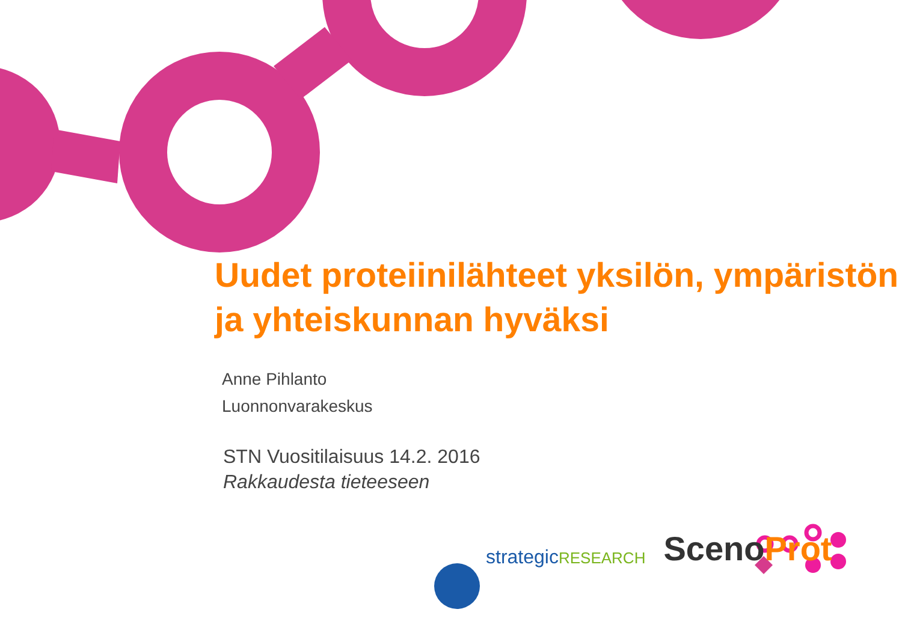Uudet proteiinilähteet yksilön, ympäristön ja yhteiskunnan hyväksi
Anne Pihlanto
Luonnonvarakeskus
STN Vuositilaisuus 14.2. 2016
Rakkaudesta tieteeseen
strategicRESEARCH
ScenoProt